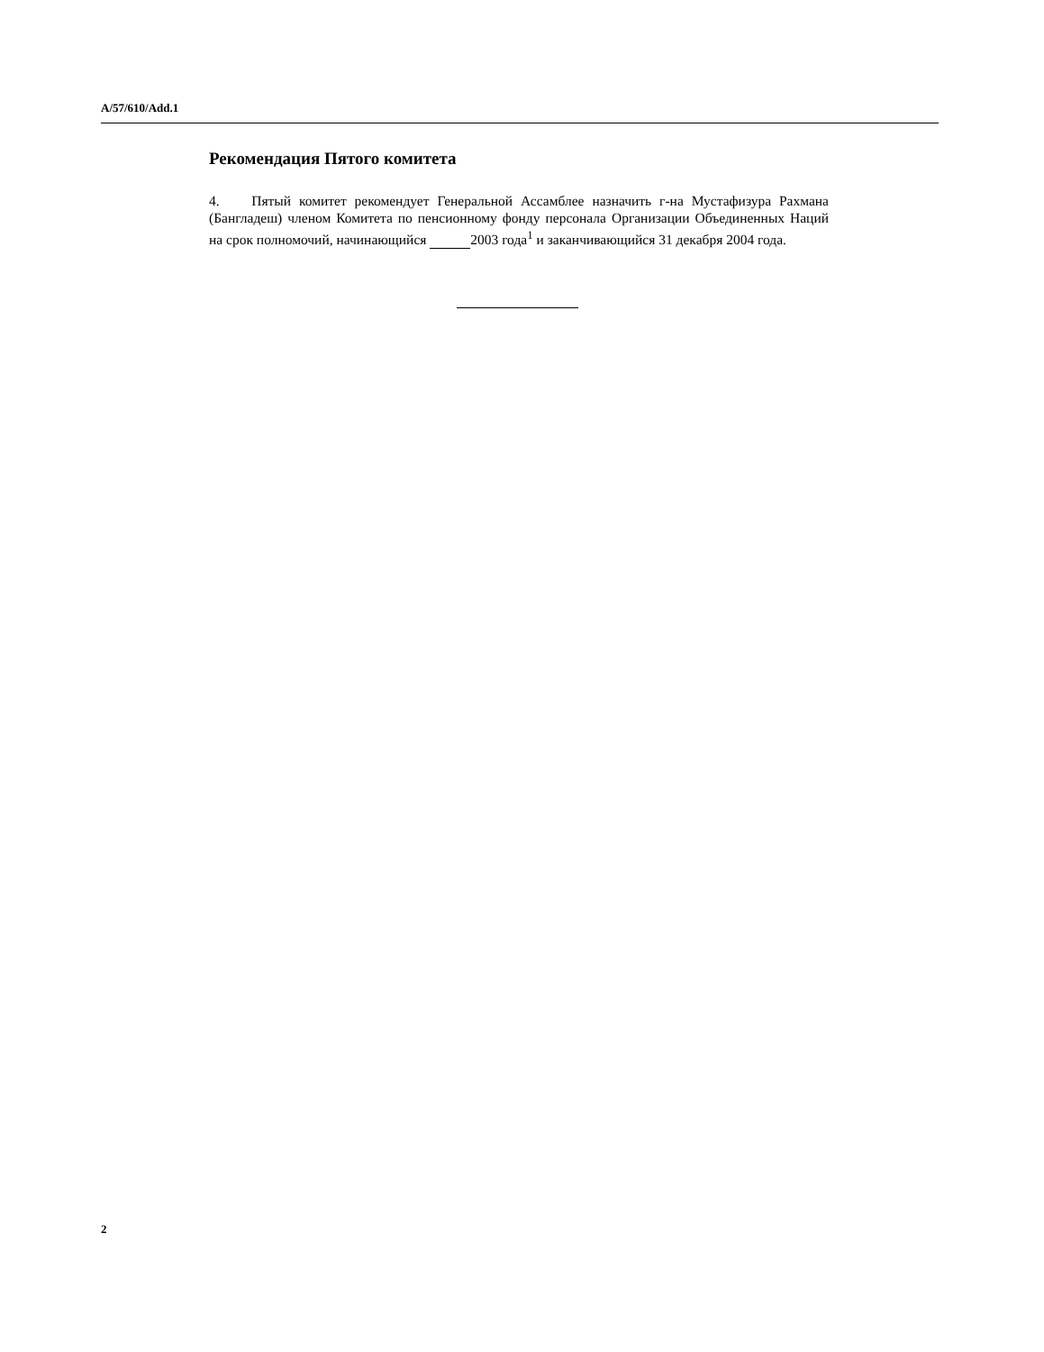A/57/610/Add.1
Рекомендация Пятого комитета
4. Пятый комитет рекомендует Генеральной Ассамблее назначить г-на Мустафизура Рахмана (Бангладеш) членом Комитета по пенсионному фонду персонала Организации Объединенных Наций на срок полномочий, начинающийся 2003 года<sup>1</sup> и заканчивающийся 31 декабря 2004 года.
2